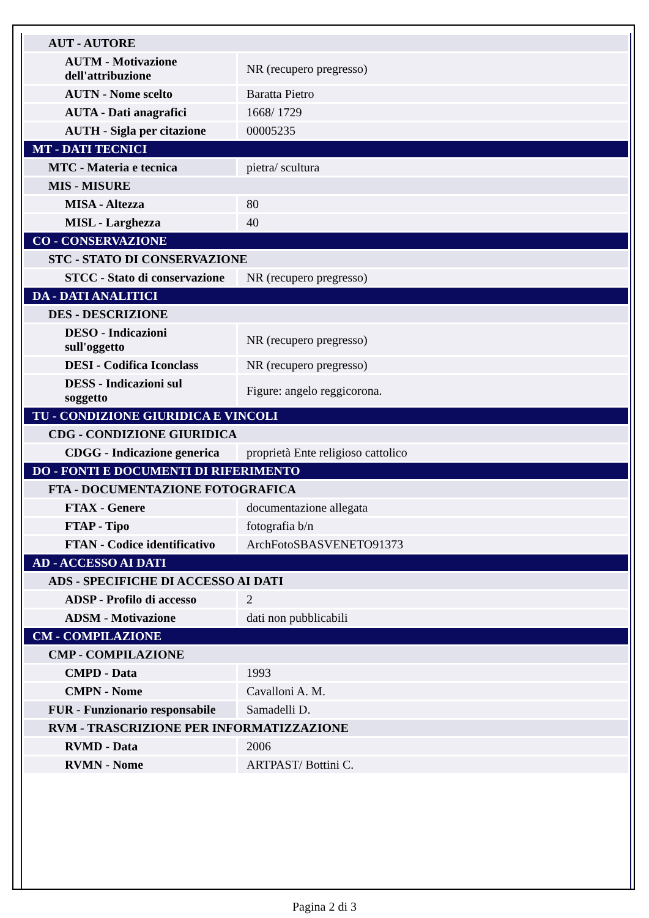| AUT - AUTORE | |
| AUTM - Motivazione dell'attribuzione | NR (recupero pregresso) |
| AUTN - Nome scelto | Baratta Pietro |
| AUTA - Dati anagrafici | 1668/ 1729 |
| AUTH - Sigla per citazione | 00005235 |
| MT - DATI TECNICI | |
| MTC - Materia e tecnica | pietra/ scultura |
| MIS - MISURE | |
| MISA - Altezza | 80 |
| MISL - Larghezza | 40 |
| CO - CONSERVAZIONE | |
| STC - STATO DI CONSERVAZIONE | |
| STCC - Stato di conservazione | NR (recupero pregresso) |
| DA - DATI ANALITICI | |
| DES - DESCRIZIONE | |
| DESO - Indicazioni sull'oggetto | NR (recupero pregresso) |
| DESI - Codifica Iconclass | NR (recupero pregresso) |
| DESS - Indicazioni sul soggetto | Figure: angelo reggicorona. |
| TU - CONDIZIONE GIURIDICA E VINCOLI | |
| CDG - CONDIZIONE GIURIDICA | |
| CDGG - Indicazione generica | proprietà Ente religioso cattolico |
| DO - FONTI E DOCUMENTI DI RIFERIMENTO | |
| FTA - DOCUMENTAZIONE FOTOGRAFICA | |
| FTAX - Genere | documentazione allegata |
| FTAP - Tipo | fotografia b/n |
| FTAN - Codice identificativo | ArchFotoSBASVENETO91373 |
| AD - ACCESSO AI DATI | |
| ADS - SPECIFICHE DI ACCESSO AI DATI | |
| ADSP - Profilo di accesso | 2 |
| ADSM - Motivazione | dati non pubblicabili |
| CM - COMPILAZIONE | |
| CMP - COMPILAZIONE | |
| CMPD - Data | 1993 |
| CMPN - Nome | Cavalloni A. M. |
| FUR - Funzionario responsabile | Samadelli D. |
| RVM - TRASCRIZIONE PER INFORMATIZZAZIONE | |
| RVMD - Data | 2006 |
| RVMN - Nome | ARTPAST/ Bottini C. |
Pagina 2 di 3